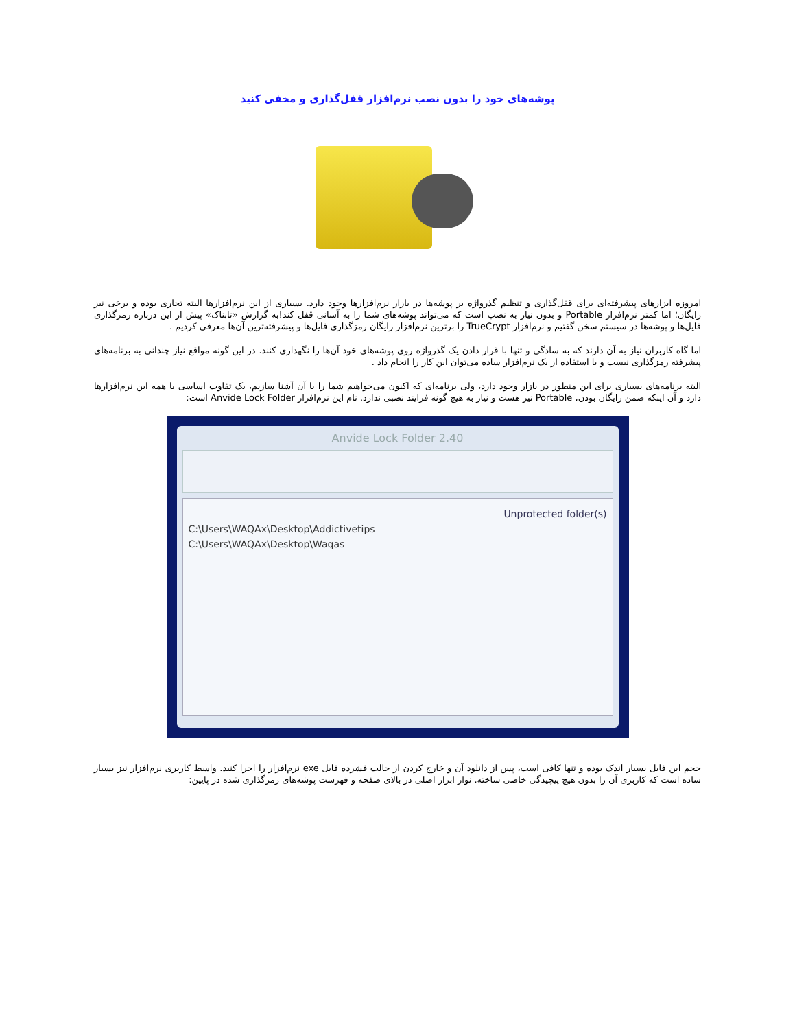پوشه‌های خود را بدون نصب نرم‌افزار قفل‌گذاری و مخفی کنید
امروزه ابزارهای پیشرفته‌ای برای قفل‌گذاری و تنظیم گذرواژه بر پوشه‌ها در بازار نرم‌افزارها وجود دارد. بسیاری از این نرم‌افزارها البته تجاری بوده و برخی نیز رایگان؛ اما کمتر نرم‌افزار Portable و بدون نیاز به نصب است که می‌تواند پوشه‌های شما را به آسانی قفل کند!به گزارش «تابناک» پیش از این درباره رمزگذاری فایل‌ها و پوشه‌ها در سیستم سخن گفتیم و نرم‌افزار TrueCrypt را برترین نرم‌افزار رایگان رمزگذاری فایل‌ها و پیشرفته‌ترین آن‌ها معرفی کردیم .
اما گاه کاربران نیاز به آن دارند که به سادگی و تنها با قرار دادن یک گذرواژه روی پوشه‌های خود آن‌ها را نگهداری کنند. در این گونه مواقع نیاز چندانی به برنامه‌های پیشرفته رمزگذاری نیست و با استفاده از یک نرم‌افزار ساده می‌توان این کار را انجام داد .
البته برنامه‌های بسیاری برای این منظور در بازار وجود دارد، ولی برنامه‌ای که اکنون می‌خواهیم شما را با آن آشنا سازیم، یک تفاوت اساسی با همه این نرم‌افزارها دارد و آن اینکه ضمن رایگان بودن، Portable نیز هست و نیاز به هیچ گونه فرایند نصبی ندارد. نام این نرم‌افزار Anvide Lock Folder است:
Anvide Lock Folder 2.40
Unprotected folder(s)
C:\Users\WAQAx\Desktop\Addictivetips
C:\Users\WAQAx\Desktop\Waqas
حجم این فایل بسیار اندک بوده و تنها کافی است، پس از دانلود آن و خارج کردن از حالت فشرده فایل exe نرم‌افزار را اجرا کنید. واسط کاربری نرم‌افزار نیز بسیار ساده است که کاربری آن را بدون هیچ پیچیدگی خاصی ساخته. نوار ابزار اصلی در بالای صفحه و فهرست پوشه‌های رمزگذاری شده در پایین: